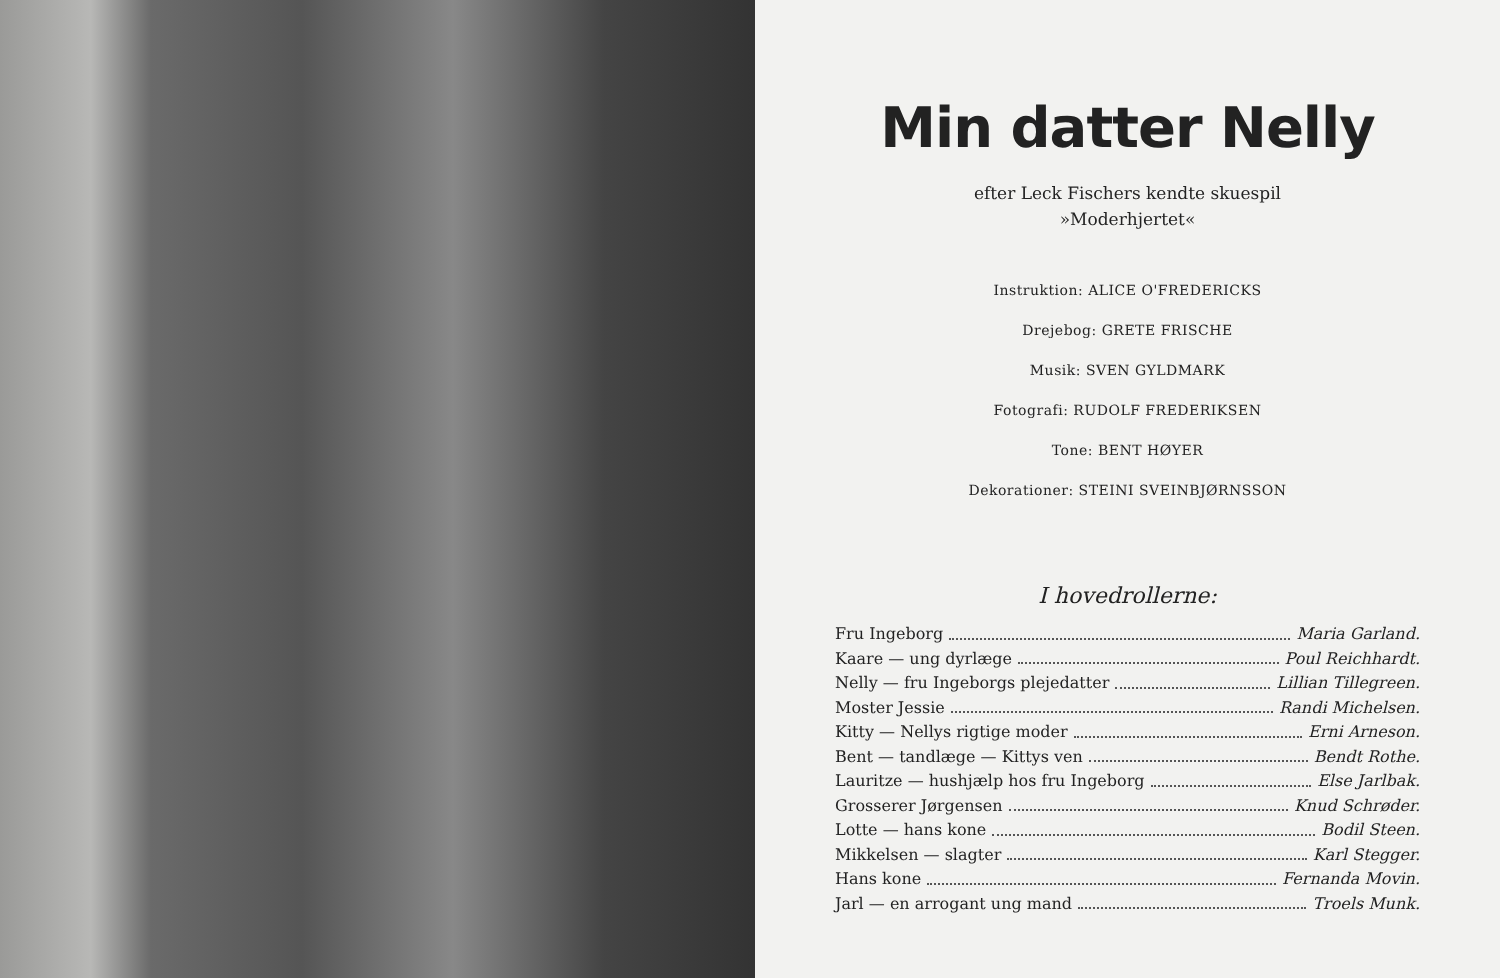Min datter Nelly
efter Leck Fischers kendte skuespil
»Moderhjertet«
Instruktion: ALICE O'FREDERICKS
Drejebog: GRETE FRISCHE
Musik: SVEN GYLDMARK
Fotografi: RUDOLF FREDERIKSEN
Tone: BENT HØYER
Dekorationer: STEINI SVEINBJØRNSSON
I hovedrollerne:
Fru Ingeborg Maria Garland.
Kaare — ung dyrlæge Poul Reichhardt.
Nelly — fru Ingeborgs plejedatter Lillian Tillegreen.
Moster Jessie Randi Michelsen.
Kitty — Nellys rigtige moder Erni Arneson.
Bent — tandlæge — Kittys ven Bendt Rothe.
Lauritze — hushjælp hos fru Ingeborg Else Jarlbak.
Grosserer Jørgensen Knud Schrøder.
Lotte — hans kone Bodil Steen.
Mikkelsen — slagter Karl Stegger.
Hans kone Fernanda Movin.
Jarl — en arrogant ung mand Troels Munk.